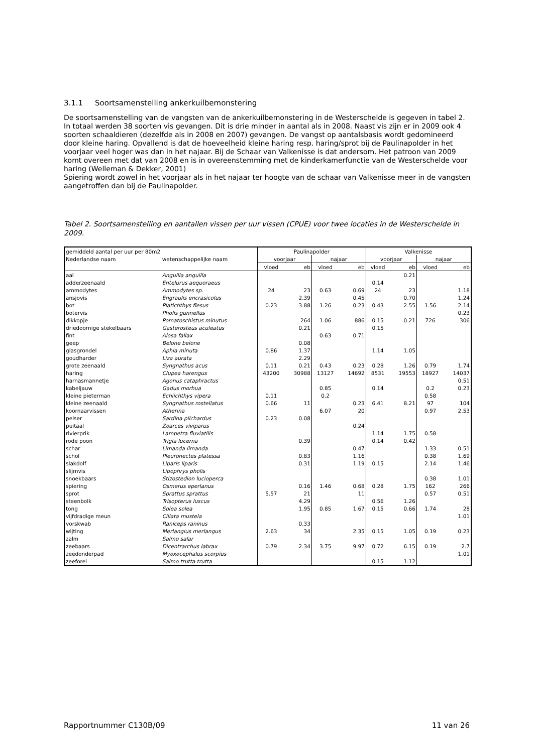3.1.1 Soortsamenstelling ankerkuilbemonstering
De soortsamenstelling van de vangsten van de ankerkuilbemonstering in de Westerschelde is gegeven in tabel 2. In totaal werden 38 soorten vis gevangen. Dit is drie minder in aantal als in 2008. Naast vis zijn er in 2009 ook 4 soorten schaaldieren (dezelfde als in 2008 en 2007) gevangen. De vangst op aantalsbasis wordt gedomineerd door kleine haring. Opvallend is dat de hoeveelheid kleine haring resp. haring/sprot bij de Paulinapolder in het voorjaar veel hoger was dan in het najaar. Bij de Schaar van Valkenisse is dat andersom. Het patroon van 2009 komt overeen met dat van 2008 en is in overeenstemming met de kinderkamerfunctie van de Westerschelde voor haring (Welleman & Dekker, 2001)
Spiering wordt zowel in het voorjaar als in het najaar ter hoogte van de schaar van Valkenisse meer in de vangsten aangetroffen dan bij de Paulinapolder.
Tabel 2. Soortsamenstelling en aantallen vissen per uur vissen (CPUE) voor twee locaties in de Westerschelde in 2009.
| gemiddeld aantal per uur per 80m2 | | Paulinapolder | | | | Valkenisse | | | |
| Nederlandse naam | wetenschappelijke naam | voorjaar | | najaar | | voorjaar | | najaar | |
| | | vloed | eb | vloed | eb | vloed | eb | vloed | eb |
| aal | Anguilla anguilla | | | | | | 0.21 | | |
| adderzeenaald | Entelurus aequoraeus | | | | | 0.14 | | | |
| ammodytes | Ammodytes sp. | 24 | 23 | 0.63 | 0.69 | 24 | 23 | | 1.18 |
| ansjovis | Engraulis encrasicolus | | 2.39 | | 0.45 | | 0.70 | | 1.24 |
| bot | Platichthys flesus | 0.23 | 3.88 | 1.26 | 0.23 | 0.43 | 2.55 | 1.56 | 2.14 |
| botervis | Pholis gunnellus | | | | | | | | 0.23 |
| dikkopje | Pomatoschistus minutus | | 264 | 1.06 | 886 | 0.15 | 0.21 | 726 | 306 |
| driedoornige stekelbaars | Gasterosteus aculeatus | | 0.21 | | | 0.15 | | | |
| fint | Alosa fallax | | | 0.63 | 0.71 | | | | |
| geep | Belone belone | | 0.08 | | | | | | |
| glasgrondel | Aphia minuta | 0.86 | 1.37 | | | 1.14 | 1.05 | | |
| goudharder | Liza aurata | | 2.29 | | | | | | |
| grote zeenaald | Syngnathus acus | 0.11 | 0.21 | 0.43 | 0.23 | 0.28 | 1.26 | 0.79 | 1.74 |
| haring | Clupea harengus | 43200 | 30988 | 13127 | 14692 | 8531 | 19553 | 18927 | 14037 |
| harnasmannetje | Agonus cataphractus | | | | | | | | 0.51 |
| kabeljauw | Gadus morhua | | | 0.85 | | 0.14 | | 0.2 | 0.23 |
| kleine pieterman | Echiichthys vipera | 0.11 | | 0.2 | | | | 0.58 | |
| kleine zeenaald | Syngnathus rostellatus | 0.66 | 11 | | 0.23 | 6.41 | 8.21 | 97 | 104 |
| koornaarvissen | Atherina | | | 6.07 | 20 | | | 0.97 | 2.53 |
| pelser | Sardina pilchardus | 0.23 | 0.08 | | | | | | |
| puitaal | Zoarces viviparus | | | | 0.24 | | | | |
| rivierprik | Lampetra fluviatilis | | | | | 1.14 | 1.75 | 0.58 | |
| rode poon | Trigla lucerna | | 0.39 | | | 0.14 | 0.42 | | |
| schar | Limanda limanda | | | | 0.47 | | | 1.33 | 0.51 |
| schol | Pleuronectes platessa | | 0.83 | | 1.16 | | | 0.38 | 1.69 |
| slakdolf | Liparis liparis | | 0.31 | | 1.19 | 0.15 | | 2.14 | 1.46 |
| slijmvis | Lipophrys pholis | | | | | | | | |
| snoekbaars | Stizostedion lucioperca | | | | | | | 0.38 | 1.01 |
| spiering | Osmerus eperlanus | | 0.16 | 1.46 | 0.68 | 0.28 | 1.75 | 162 | 266 |
| sprot | Sprattus sprattus | 5.57 | 21 | | 11 | | | 0.57 | 0.51 |
| steenbolk | Trisopterus luscus | | 4.29 | | | 0.56 | 1.26 | | |
| tong | Solea solea | | 1.95 | 0.85 | 1.67 | 0.15 | 0.66 | 1.74 | 28 |
| vijfdradige meun | Ciliata mustela | | | | | | | | 1.01 |
| vorskwab | Raniceps raninus | | 0.33 | | | | | | |
| wijting | Merlangius merlangus | 2.63 | 34 | | 2.35 | 0.15 | 1.05 | 0.19 | 0.23 |
| zalm | Salmo salar | | | | | | | | |
| zeebaars | Dicentrarchus labrax | 0.79 | 2.34 | 3.75 | 9.97 | 0.72 | 6.15 | 0.19 | 2.7 |
| zeedonderpad | Myoxocephalus scorpius | | | | | | | | 1.01 |
| zeeforel | Salmo trutta trutta | | | | | 0.15 | 1.12 | | |
Rapportnummer C130B/09 11 van 26